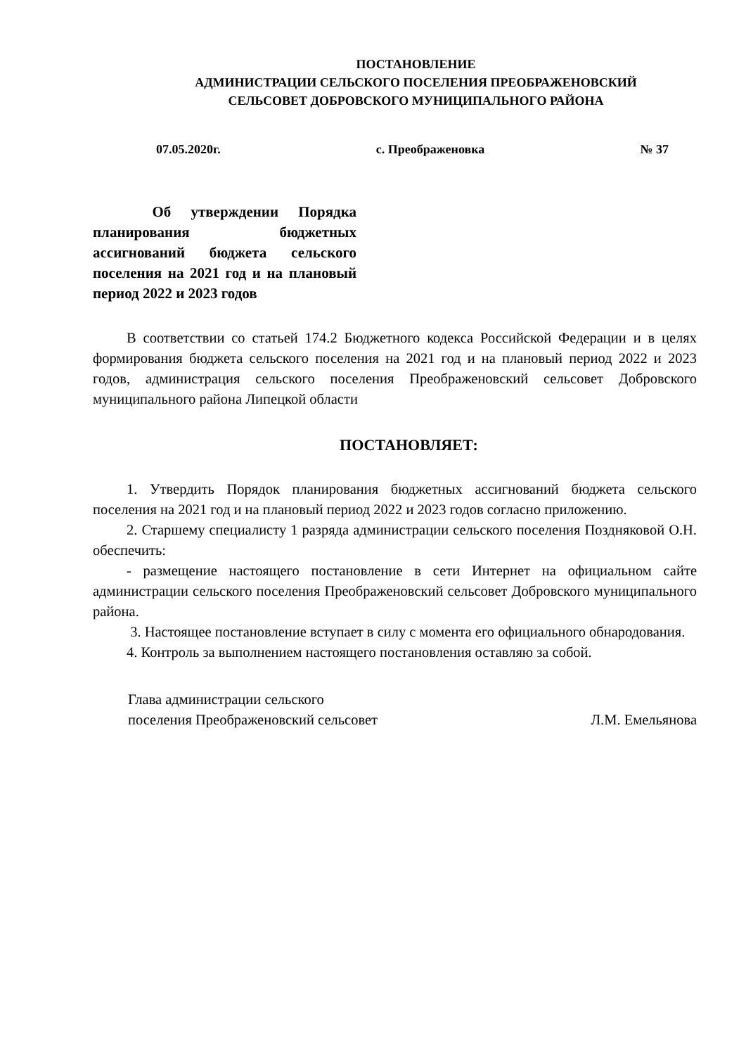ПОСТАНОВЛЕНИЕ
АДМИНИСТРАЦИИ СЕЛЬСКОГО ПОСЕЛЕНИЯ ПРЕОБРАЖЕНОВСКИЙ
СЕЛЬСОВЕТ ДОБРОВСКОГО МУНИЦИПАЛЬНОГО РАЙОНА
07.05.2020г. с. Преображеновка № 37
Об утверждении Порядка планирования бюджетных ассигнований бюджета сельского поселения на 2021 год и на плановый период 2022 и 2023 годов
В соответствии со статьей 174.2 Бюджетного кодекса Российской Федерации и в целях формирования бюджета сельского поселения на 2021 год и на плановый период 2022 и 2023 годов, администрация сельского поселения Преображеновский сельсовет Добровского муниципального района Липецкой области
ПОСТАНОВЛЯЕТ:
1. Утвердить Порядок планирования бюджетных ассигнований бюджета сельского поселения на 2021 год и на плановый период 2022 и 2023 годов согласно приложению.
2. Старшему специалисту 1 разряда администрации сельского поселения Поздняковой О.Н. обеспечить:
- размещение настоящего постановление в сети Интернет на официальном сайте администрации сельского поселения Преображеновский сельсовет Добровского муниципального района.
3. Настоящее постановление вступает в силу с момента его официального обнародования.
4. Контроль за выполнением настоящего постановления оставляю за собой.
Глава администрации сельского
поселения Преображеновский сельсовет Л.М. Емельянова